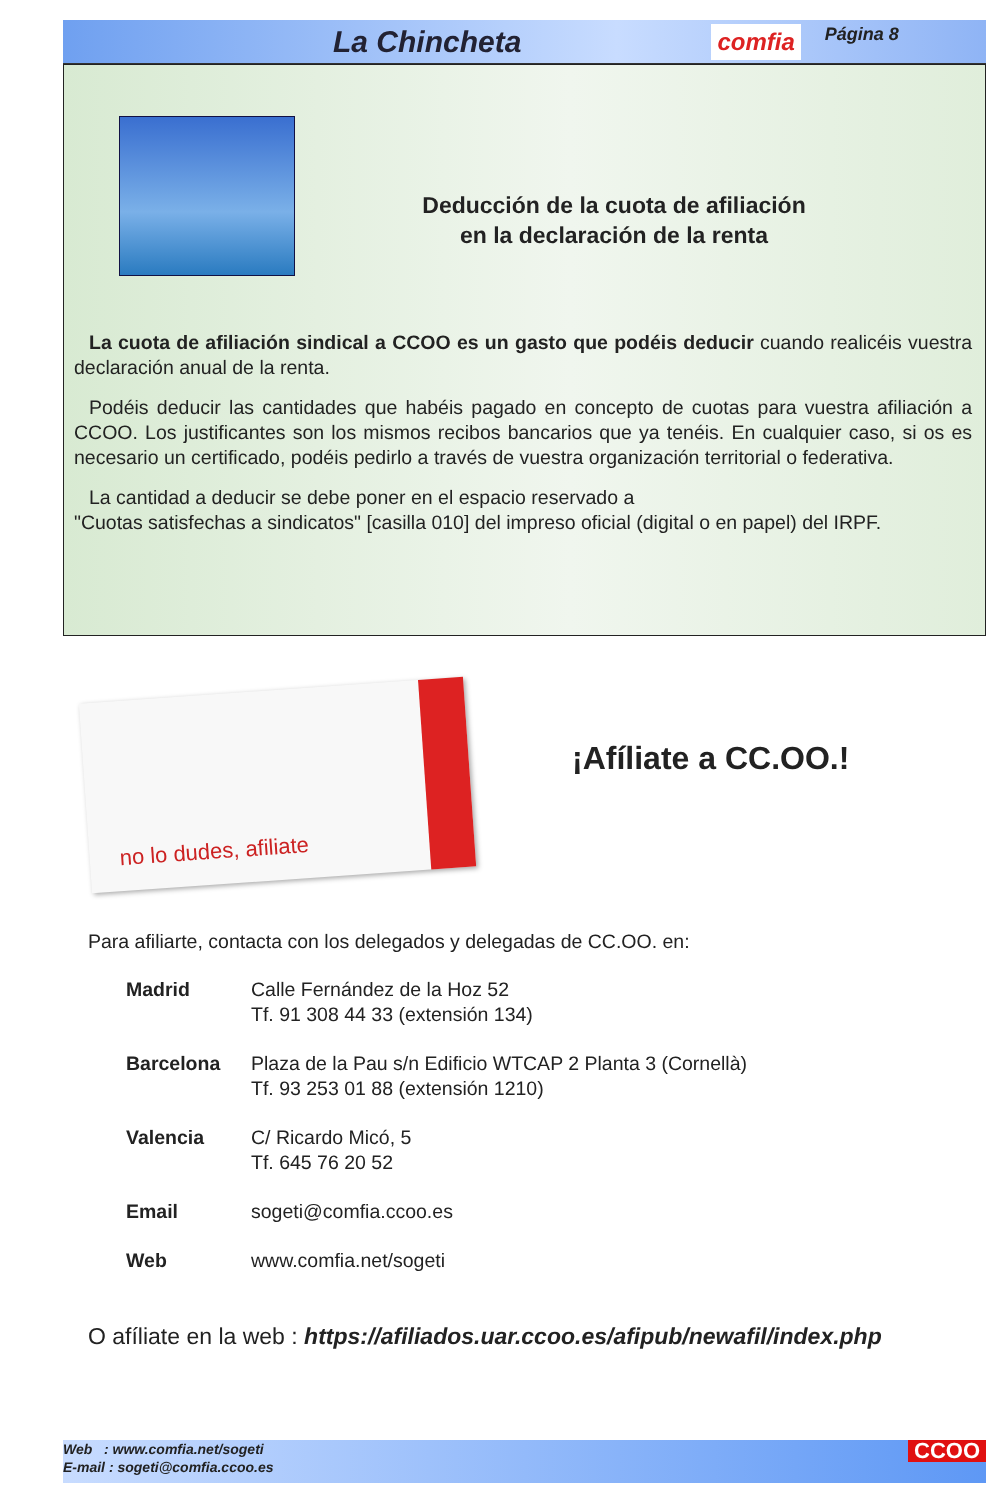La Chincheta comfia Página 8
Deducción de la cuota de afiliación
en la declaración de la renta
La cuota de afiliación sindical a CCOO es un gasto que podéis deducir cuando realicéis vuestra declaración anual de la renta.
Podéis deducir las cantidades que habéis pagado en concepto de cuotas para vuestra afiliación a CCOO. Los justificantes son los mismos recibos bancarios que ya tenéis. En cualquier caso, si os es necesario un certificado, podéis pedirlo a través de vuestra organización territorial o federativa.
La cantidad a deducir se debe poner en el espacio reservado a
"Cuotas satisfechas a sindicatos" [casilla 010] del impreso oficial (digital o en papel) del IRPF.
no lo dudes, afiliate
¡Afíliate a CC.OO.!
Para afiliarte, contacta con los delegados y delegadas de CC.OO. en:
Madrid Calle Fernández de la Hoz 52
Tf. 91 308 44 33 (extensión 134)
Barcelona Plaza de la Pau s/n Edificio WTCAP 2 Planta 3 (Cornellà)
Tf. 93 253 01 88 (extensión 1210)
Valencia C/ Ricardo Micó, 5
Tf. 645 76 20 52
Email sogeti@comfia.ccoo.es
Web www.comfia.net/sogeti
O afíliate en la web : https://afiliados.uar.ccoo.es/afipub/newafil/index.php
Web : www.comfia.net/sogeti
E-mail : sogeti@comfia.ccoo.es
CCOO